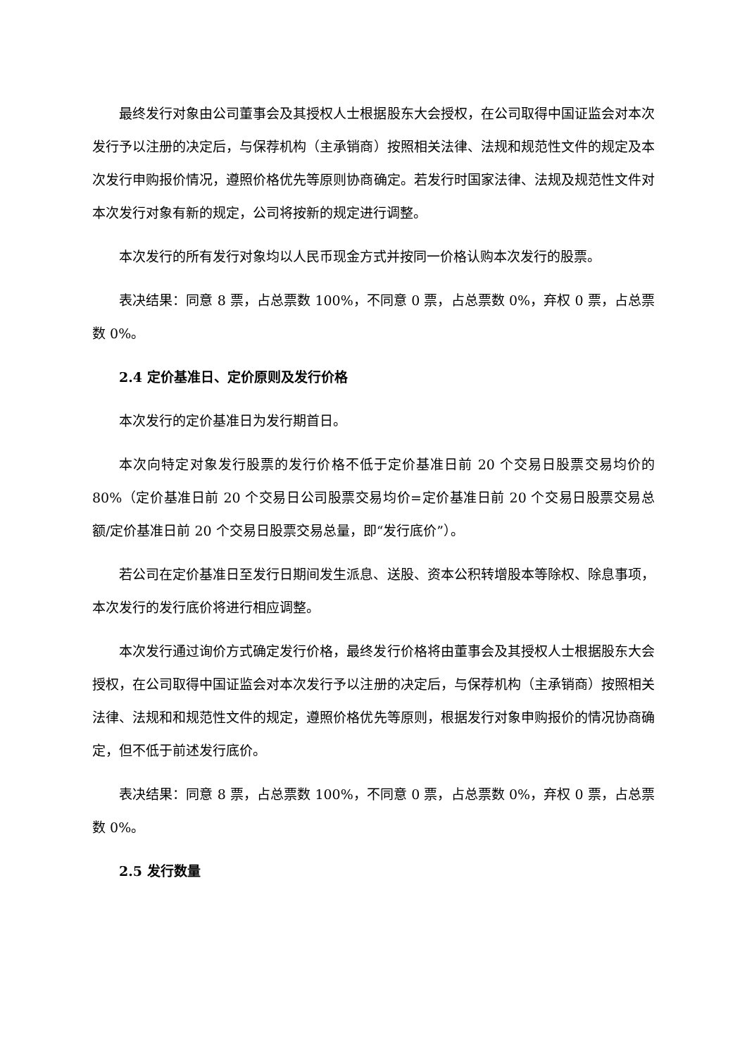最终发行对象由公司董事会及其授权人士根据股东大会授权，在公司取得中国证监会对本次发行予以注册的决定后，与保荐机构（主承销商）按照相关法律、法规和规范性文件的规定及本次发行申购报价情况，遵照价格优先等原则协商确定。若发行时国家法律、法规及规范性文件对本次发行对象有新的规定，公司将按新的规定进行调整。
本次发行的所有发行对象均以人民币现金方式并按同一价格认购本次发行的股票。
表决结果：同意 8 票，占总票数 100%，不同意 0 票，占总票数 0%，弃权 0 票，占总票数 0%。
2.4 定价基准日、定价原则及发行价格
本次发行的定价基准日为发行期首日。
本次向特定对象发行股票的发行价格不低于定价基准日前 20 个交易日股票交易均价的 80%（定价基准日前 20 个交易日公司股票交易均价=定价基准日前 20 个交易日股票交易总额/定价基准日前 20 个交易日股票交易总量，即“发行底价”）。
若公司在定价基准日至发行日期间发生派息、送股、资本公积转增股本等除权、除息事项，本次发行的发行底价将进行相应调整。
本次发行通过询价方式确定发行价格，最终发行价格将由董事会及其授权人士根据股东大会授权，在公司取得中国证监会对本次发行予以注册的决定后，与保荐机构（主承销商）按照相关法律、法规和和规范性文件的规定，遵照价格优先等原则，根据发行对象申购报价的情况协商确定，但不低于前述发行底价。
表决结果：同意 8 票，占总票数 100%，不同意 0 票，占总票数 0%，弃权 0 票，占总票数 0%。
2.5 发行数量